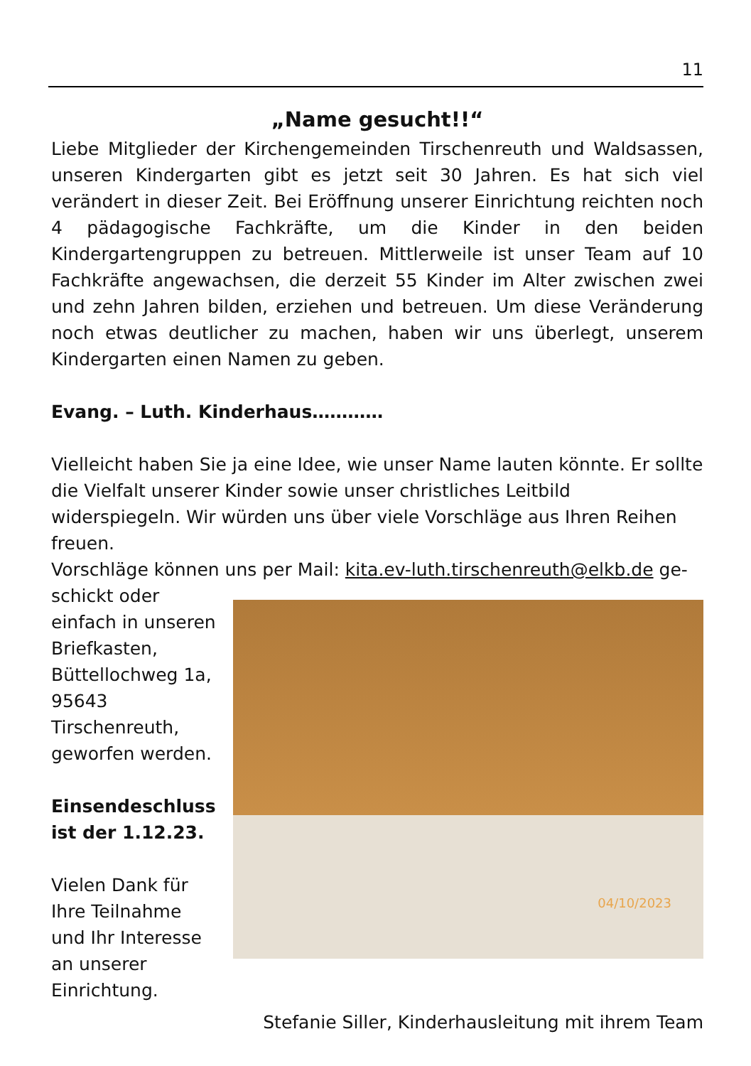11
„Name gesucht!!“
Liebe Mitglieder der Kirchengemeinden Tirschenreuth und Waldsassen, unseren Kindergarten gibt es jetzt seit 30 Jahren. Es hat sich viel verändert in dieser Zeit. Bei Eröffnung unserer Einrichtung reichten noch 4 pädagogische Fachkräfte, um die Kinder in den beiden Kindergartengruppen zu betreuen. Mittlerweile ist unser Team auf 10 Fachkräfte angewachsen, die derzeit 55 Kinder im Alter zwischen zwei und zehn Jahren bilden, erziehen und betreuen. Um diese Veränderung noch etwas deutlicher zu machen, haben wir uns überlegt, unserem Kindergarten einen Namen zu geben.
Evang. – Luth. Kinderhaus…………
Vielleicht haben Sie ja eine Idee, wie unser Name lauten könnte. Er sollte die Vielfalt unserer Kinder sowie unser christliches Leitbild widerspiegeln. Wir würden uns über viele Vorschläge aus Ihren Reihen freuen.
Vorschläge können uns per Mail: kita.ev-luth.tirschenreuth@elkb.de ge-
schickt oder einfach in unseren Briefkasten, Büttellochweg 1a, 95643 Tirschenreuth, geworfen werden.
Einsendeschluss ist der 1.12.23.
Vielen Dank für Ihre Teilnahme und Ihr Interesse an unserer Einrichtung.
04/10/2023
Stefanie Siller, Kinderhausleitung mit ihrem Team